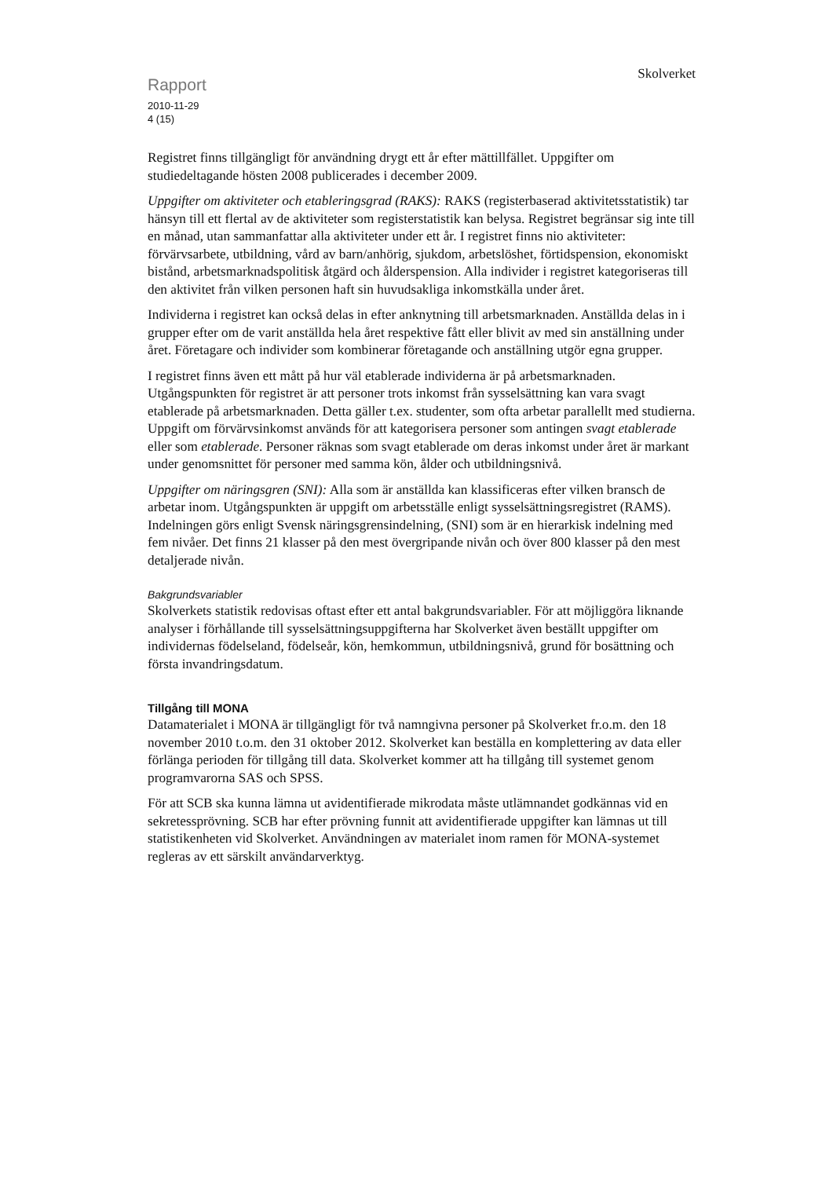Rapport
2010-11-29
4 (15)
Skolverket
Registret finns tillgängligt för användning drygt ett år efter mättillfället. Uppgifter om studiedeltagande hösten 2008 publicerades i december 2009.
Uppgifter om aktiviteter och etableringsgrad (RAKS): RAKS (registerbaserad aktivitetsstatistik) tar hänsyn till ett flertal av de aktiviteter som registerstatistik kan belysa. Registret begränsar sig inte till en månad, utan sammanfattar alla aktiviteter under ett år. I registret finns nio aktiviteter: förvärvsarbete, utbildning, vård av barn/anhörig, sjukdom, arbetslöshet, förtidspension, ekonomiskt bistånd, arbetsmarknadspolitisk åtgärd och ålderspension. Alla individer i registret kategoriseras till den aktivitet från vilken personen haft sin huvudsakliga inkomstkälla under året.
Individerna i registret kan också delas in efter anknytning till arbetsmarknaden. Anställda delas in i grupper efter om de varit anställda hela året respektive fått eller blivit av med sin anställning under året. Företagare och individer som kombinerar företagande och anställning utgör egna grupper.
I registret finns även ett mått på hur väl etablerade individerna är på arbetsmarknaden. Utgångspunkten för registret är att personer trots inkomst från sysselsättning kan vara svagt etablerade på arbetsmarknaden. Detta gäller t.ex. studenter, som ofta arbetar parallellt med studierna. Uppgift om förvärvsinkomst används för att kategorisera personer som antingen svagt etablerade eller som etablerade. Personer räknas som svagt etablerade om deras inkomst under året är markant under genomsnittet för personer med samma kön, ålder och utbildningsnivå.
Uppgifter om näringsgren (SNI): Alla som är anställda kan klassificeras efter vilken bransch de arbetar inom. Utgångspunkten är uppgift om arbetsställe enligt sysselsättningsregistret (RAMS). Indelningen görs enligt Svensk näringsgrensindelning, (SNI) som är en hierarkisk indelning med fem nivåer. Det finns 21 klasser på den mest övergripande nivån och över 800 klasser på den mest detaljerade nivån.
Bakgrundsvariabler
Skolverkets statistik redovisas oftast efter ett antal bakgrundsvariabler. För att möjliggöra liknande analyser i förhållande till sysselsättningsuppgifterna har Skolverket även beställt uppgifter om individernas födelseland, födelseår, kön, hemkommun, utbildningsnivå, grund för bosättning och första invandringsdatum.
Tillgång till MONA
Datamaterialet i MONA är tillgängligt för två namngivna personer på Skolverket fr.o.m. den 18 november 2010 t.o.m. den 31 oktober 2012. Skolverket kan beställa en komplettering av data eller förlänga perioden för tillgång till data. Skolverket kommer att ha tillgång till systemet genom programvarorna SAS och SPSS.
För att SCB ska kunna lämna ut avidentifierade mikrodata måste utlämnandet godkännas vid en sekretessprövning. SCB har efter prövning funnit att avidentifierade uppgifter kan lämnas ut till statistikenheten vid Skolverket. Användningen av materialet inom ramen för MONA-systemet regleras av ett särskilt användarverktyg.